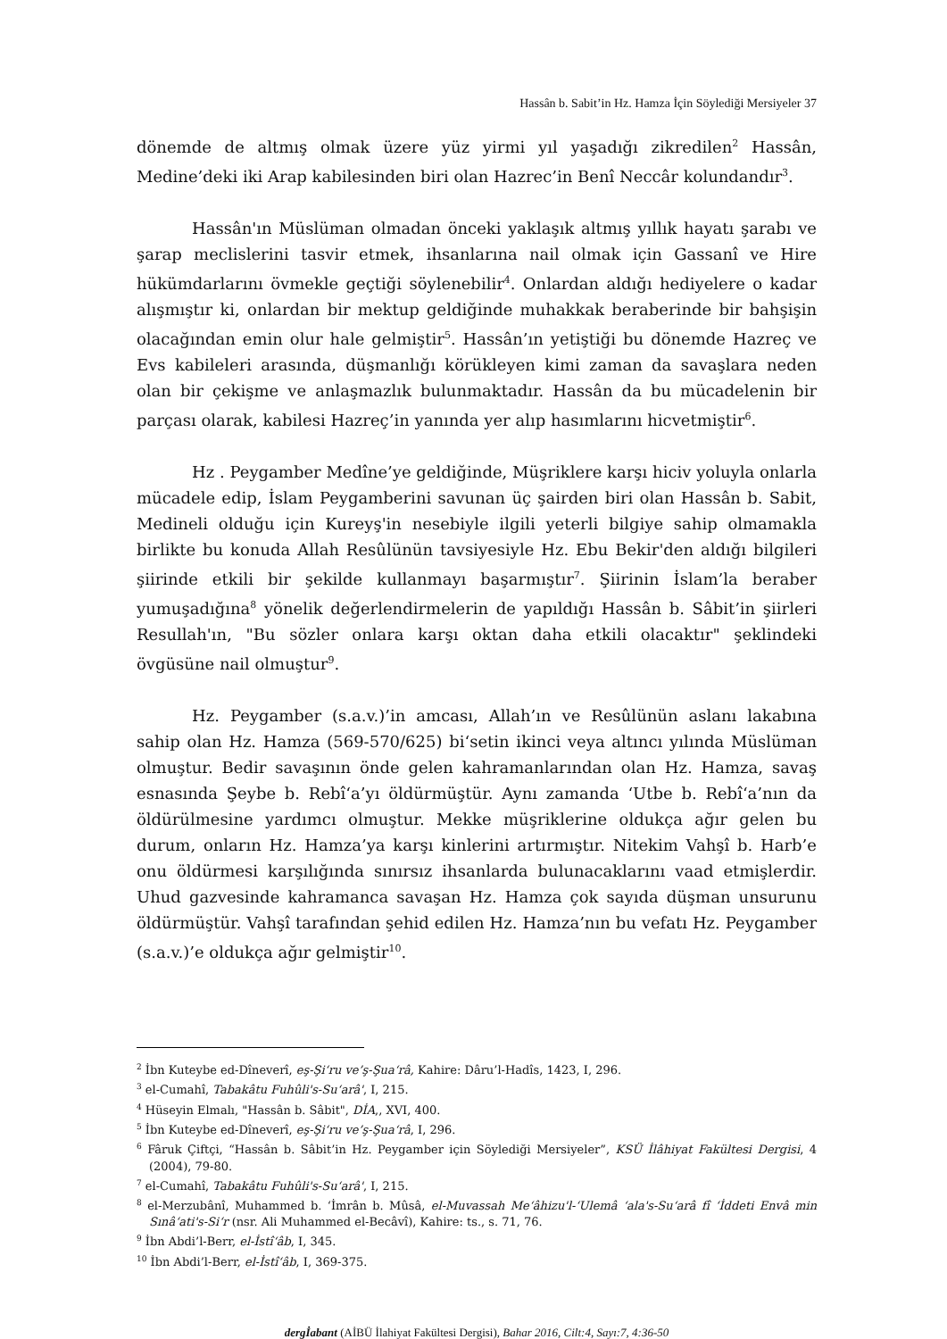Hassân b. Sabit’in Hz. Hamza İçin Söylediği Mersiyeler 37
dönemde de altmış olmak üzere yüz yirmi yıl yaşadığı zikredilen<sup>2</sup> Hassân, Medine’deki iki Arap kabilesinden biri olan Hazrec’in Benî Neccâr kolundandır<sup>3</sup>.
Hassân'ın Müslüman olmadan önceki yaklaşık altmış yıllık hayatı şarabı ve şarap meclislerini tasvir etmek, ihsanlarına nail olmak için Gassanî ve Hire hükümdarlarını övmekle geçtiği söylenebilir<sup>4</sup>. Onlardan aldığı hediyelere o kadar alışmıştır ki, onlardan bir mektup geldiğinde muhakkak beraberinde bir bahşişin olacağından emin olur hale gelmiştir<sup>5</sup>. Hassân’ın yetiştiği bu dönemde Hazreç ve Evs kabileleri arasında, düşmanlığı körükleyen kimi zaman da savaşlara neden olan bir çekişme ve anlaşmazlık bulunmaktadır. Hassân da bu mücadelenin bir parçası olarak, kabilesi Hazreç’in yanında yer alıp hasımlarını hicvetmiştir<sup>6</sup>.
Hz . Peygamber Medîne’ye geldiğinde, Müşriklere karşı hiciv yoluyla onlarla mücadele edip, İslam Peygamberini savunan üç şairden biri olan Hassân b. Sabit, Medineli olduğu için Kureyş'in nesebiyle ilgili yeterli bilgiye sahip olmamakla birlikte bu konuda Allah Resûlünün tavsiyesiyle Hz. Ebu Bekir'den aldığı bilgileri şiirinde etkili bir şekilde kullanmayı başarmıştır<sup>7</sup>. Şiirinin İslam’la beraber yumuşadığına<sup>8</sup> yönelik değerlendirmelerin de yapıldığı Hassân b. Sâbit’in şiirleri Resullah'ın, "Bu sözler onlara karşı oktan daha etkili olacaktır" şeklindeki övgüsüne nail olmuştur<sup>9</sup>.
Hz. Peygamber (s.a.v.)’in amcası, Allah’ın ve Resûlünün aslanı lakabına sahip olan Hz. Hamza (569-570/625) bi‘setin ikinci veya altıncı yılında Müslüman olmuştur. Bedir savaşının önde gelen kahramanlarından olan Hz. Hamza, savaş esnasında Şeybe b. Rebî‘a’yı öldürmüştür. Aynı zamanda ‘Utbe b. Rebî‘a’nın da öldürülmesine yardımcı olmuştur. Mekke müşriklerine oldukça ağır gelen bu durum, onların Hz. Hamza’ya karşı kinlerini artırmıştır. Nitekim Vahşî b. Harb’e onu öldürmesi karşılığında sınırsız ihsanlarda bulunacaklarını vaad etmişlerdir. Uhud gazvesinde kahramanca savaşan Hz. Hamza çok sayıda düşman unsurunu öldürmüştür. Vahşî tarafından şehid edilen Hz. Hamza’nın bu vefatı Hz. Peygamber (s.a.v.)’e oldukça ağır gelmiştir<sup>10</sup>.
<sup>2</sup> İbn Kuteybe ed-Dîneverî, eş-Şi‘ru ve’ş-Şua‘râ, Kahire: Dâru’l-Hadîs, 1423, I, 296.
<sup>3</sup> el-Cumahî, Tabakâtu Fuhûli's-Su‘arâ', I, 215.
<sup>4</sup> Hüseyin Elmalı, "Hassân b. Sâbit", DİA,, XVI, 400.
<sup>5</sup> İbn Kuteybe ed-Dîneverî, eş-Şi‘ru ve’ş-Şua‘râ, I, 296.
<sup>6</sup> Fâruk Çiftçi, “Hassân b. Sâbit’in Hz. Peygamber için Söylediği Mersiyeler”, KSÜ İlâhiyat Fakültesi Dergisi, 4 (2004), 79-80.
<sup>7</sup> el-Cumahî, Tabakâtu Fuhûli's-Su‘arâ', I, 215.
<sup>8</sup> el-Merzubânî, Muhammed b. ‘İmrân b. Mûsâ, el-Muvassah Me‘âhizu'l-‘Ulemâ ‘ala's-Su‘arâ fî ‘İddeti Envâ min Sınâ‘ati's-Si‘r (nsr. Ali Muhammed el-Becâvî), Kahire: ts., s. 71, 76.
<sup>9</sup> İbn Abdi’l-Berr, el-İstî‘âb, I, 345.
<sup>10</sup> İbn Abdi’l-Berr, el-İstî‘âb, I, 369-375.
dergİabant (AİBÜ İlahiyat Fakültesi Dergisi), Bahar 2016, Cilt:4, Sayı:7, 4:36-50